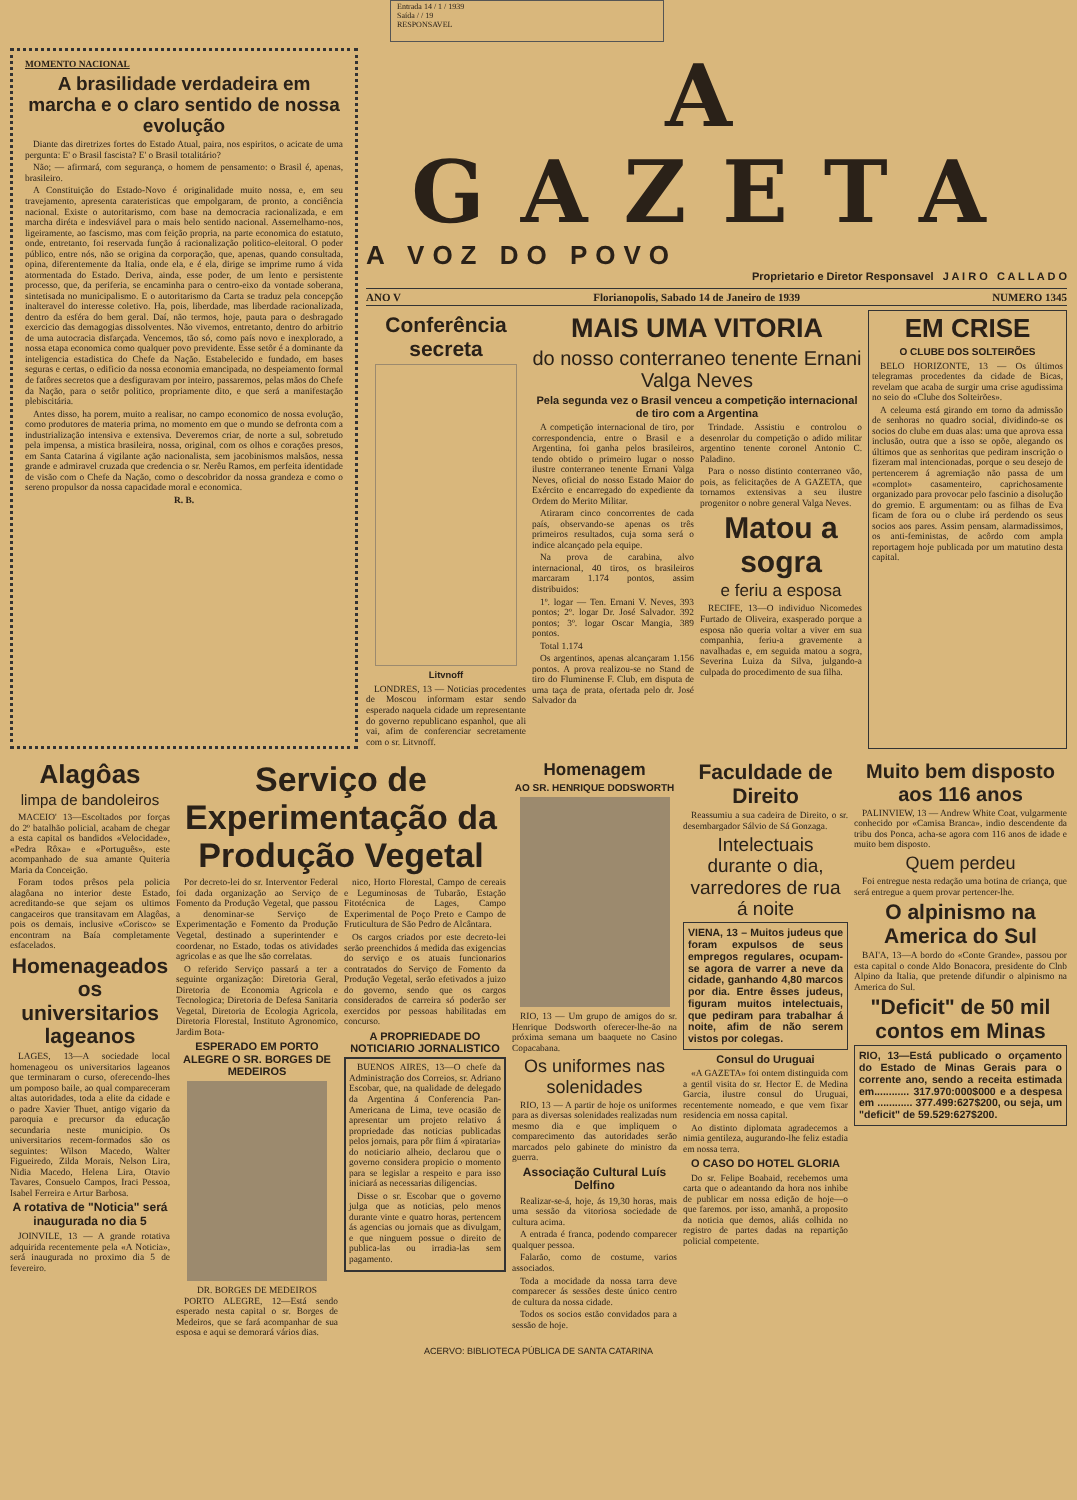Entrada 14 / 1 / 1939
Saída / / 19
RESPONSAVEL
MOMENTO NACIONAL
A brasilidade verdadeira em marcha e o claro sentido de nossa evolução
Diante das diretrizes fortes do Estado Atual, paira, nos espiritos, o acicate de uma pergunta: E' o Brasil fascista? E' o Brasil totalitário?
Não; — afirmará, com segurança, o homem de pensamento: o Brasil é, apenas, brasileiro.
A Constituição do Estado-Novo é originalidade muito nossa, e, em seu travejamento, apresenta carateristicas que empolgaram, de pronto, a conciência nacional. Existe o autoritarismo, com base na democracia racionalizada, e em marcha diréta e indesviável para o mais belo sentido nacional. Assemelhamo-nos, ligeiramente, ao fascismo, mas com feição propria, na parte economica do estatuto, onde, entretanto, foi reservada função á racionalização politico-eleitoral. O poder público, entre nós, não se origina da corporação, que, apenas, quando consultada, opina, diferentemente da Italia, onde ela, e é ela, dirige se imprime rumo á vida atormentada do Estado. Deriva, ainda, esse poder, de um lento e persistente processo, que, da periferia, se encaminha para o centro-eixo da vontade soberana, sintetisada no municipalismo. E o autoritarismo da Carta se traduz pela concepção inalteravel do interesse coletivo. Ha, pois, liberdade, mas liberdade racionalizada, dentro da esféra do bem geral. Daí, não termos, hoje, pauta para o desbragado exercicio das demagogias dissolventes. Não vivemos, entretanto, dentro do arbitrio de uma autocracia disfarçada. Vencemos, tão só, como país novo e inexplorado, a nossa etapa economica como qualquer povo previdente. Esse setôr é a dominante da inteligencia estadistica do Chefe da Nação. Estabelecido e fundado, em bases seguras e certas, o edificio da nossa economia emancipada, no despeiamento formal de fatôres secretos que a desfiguravam por inteiro, passaremos, pelas mãos do Chefe da Nação, para o setôr politico, propriamente dito, e que será a manifestação plebiscitária.
Antes disso, ha porem, muito a realisar, no campo economico de nossa evolução, como produtores de materia prima, no momento em que o mundo se defronta com a industrialização intensiva e extensiva. Deveremos criar, de norte a sul, sobretudo pela impensa, a mistica brasileira, nossa, original, com os olhos e corações presos, em Santa Catarina á vigilante ação nacionalista, sem jacobinismos malsãos, nessa grande e admiravel cruzada que credencia o sr. Nerêu Ramos, em perfeita identidade de visão com o Chefe da Nação, como o descobridor da nossa grandeza e como o sereno propulsor da nossa capacidade moral e economica.
R. B.
A GAZETA
A VOZ DO POVO
Proprietario e Diretor Responsavel J A I R O C A L L A D O
ANO V Florianopolis, Sabado 14 de Janeiro de 1939 NUMERO 1345
Conferência secreta
Litvnoff
LONDRES, 13 — Noticias procedentes de Moscou informam estar sendo esperado naquela cidade um representante do governo republicano espanhol, que ali vai, afim de conferenciar secretamente com o sr. Litvnoff.
MAIS UMA VITORIA
do nosso conterraneo tenente Ernani Valga Neves
Pela segunda vez o Brasil venceu a competição internacional de tiro com a Argentina
A competição internacional de tiro, por correspondencia, entre o Brasil e a Argentina, foi ganha pelos brasileiros, tendo obtido o primeiro lugar o nosso ilustre conterraneo tenente Ernani Valga Neves, oficial do nosso Estado Maior do Exército e encarregado do expediente da Ordem do Merito Militar.
Atiraram cinco concorrentes de cada país, observando-se apenas os três primeiros resultados, cuja soma será o indice alcançado pela equipe.
Na prova de carabina, alvo internacional, 40 tiros, os brasileiros marcaram 1.174 pontos, assim distribuidos:
1º. logar — Ten. Ernani V. Neves, 393 pontos; 2º. logar Dr. José Salvador. 392 pontos; 3º. logar Oscar Mangia, 389 pontos.
Total 1.174
Os argentinos, apenas alcançaram 1.156 pontos. A prova realizou-se no Stand de tiro do Fluminense F. Club, em disputa de uma taça de prata, ofertada pelo dr. José Salvador da
Trindade. Assistiu e controlou o desenrolar du competição o adido militar argentino tenente coronel Antonio C. Paladino.
Para o nosso distinto conterraneo vão, pois, as felicitações de A GAZETA, que tornamos extensivas a seu ilustre progenitor o nobre general Valga Neves.
Matou a sogra
e feriu a esposa
RECIFE, 13—O individuo Nicomedes Furtado de Oliveira, exasperado porque a esposa não queria voltar a viver em sua companhia, feriu-a gravemente a navalhadas e, em seguida matou a sogra, Severina Luiza da Silva, julgando-a culpada do procedimento de sua filha.
EM CRISE
O CLUBE DOS SOLTEIRÕES
BELO HORIZONTE, 13 — Os últimos telegramas procedentes da cidade de Bicas, revelam que acaba de surgir uma crise agudissima no seio do «Clube dos Solteirões».
A celeuma está girando em torno da admissão de senhoras no quadro social, dividindo-se os socios do clube em duas alas: uma que aprova essa inclusão, outra que a isso se opõe, alegando os últimos que as senhoritas que pediram inscrição o fizeram mal intencionadas, porque o seu desejo de pertencerem á agremiação não passa de um «complot» casamenteiro, caprichosamente organizado para provocar pelo fascinio a disolução do gremio. E argumentam: ou as filhas de Eva ficam de fora ou o clube irá perdendo os seus socios aos pares. Assim pensam, alarmadissimos, os anti-feministas, de acôrdo com ampla reportagem hoje publicada por um matutino desta capital.
Alagôas
limpa de bandoleiros
MACEIO' 13—Escoltados por forças do 2º batalhão policial, acabam de chegar a esta capital os bandidos «Velocidade», «Pedra Rôxa» e «Português», este acompanhado de sua amante Quiteria Maria da Conceição.
Foram todos prêsos pela policia alagôana no interior deste Estado, acreditando-se que sejam os ultimos cangaceiros que transitavam em Alagôas, pois os demais, inclusive «Corisco» se encontram na Baía completamente esfacelados.
Homenageados os universitarios lageanos
LAGES, 13—A sociedade local homenageou os universitarios lageanos que terminaram o curso, oferecendo-lhes um pomposo baile, ao qual compareceram altas autoridades, toda a elite da cidade e o padre Xavier Thuet, antigo vigario da paroquia e precursor da educação secundaria neste municipio. Os universitarios recem-formados são os seguintes: Wilson Macedo, Walter Figueiredo, Zilda Morais, Nelson Lira, Nidia Macedo, Helena Lira, Otavio Tavares, Consuelo Campos, Iraci Pessoa, Isabel Ferreira e Artur Barbosa.
A rotativa de "Noticia" será inaugurada no dia 5
JOINVILE, 13 — A grande rotativa adquirida recentemente pela «A Noticia», será inaugurada no proximo dia 5 de fevereiro.
Serviço de Experimentação da Produção Vegetal
Por decreto-lei do sr. Interventor Federal foi dada organização ao Serviço de Fomento da Produção Vegetal, que passou a denominar-se Serviço de Experimentação e Fomento da Produção Vegetal, destinado a superintender e coordenar, no Estado, todas os atividades agricolas e as que lhe são correlatas.
O referido Serviço passará a ter a seguinte organização: Diretoria Geral, Diretoria de Economia Agricola e Tecnologica; Diretoria de Defesa Sanitaria Vegetal, Diretoria de Ecologia Agricola, Diretoria Florestal, Instituto Agronomico, Jardim Bota-
ESPERADO EM PORTO ALEGRE O SR. BORGES DE MEDEIROS
DR. BORGES DE MEDEIROS
PORTO ALEGRE, 12—Está sendo esperado nesta capital o sr. Borges de Medeiros, que se fará acompanhar de sua esposa e aqui se demorará vários dias.
nico, Horto Florestal, Campo de cereais e Leguminosas de Tubarão, Estação Fitotécnica de Lages, Campo Experimental de Poço Preto e Campo de Fruticultura de São Pedro de Alcântara.
Os cargos criados por este decreto-lei serão preenchidos á medida das exigencias do serviço e os atuais funcionarios contratados do Serviço de Fomento da Produção Vegetal, serão efetivados a juizo do governo, sendo que os cargos considerados de carreira só poderão ser exercidos por pessoas habilitadas em concurso.
A PROPRIEDADE DO NOTICIARIO JORNALISTICO
BUENOS AIRES, 13—O chefe da Administração dos Correios, sr. Adriano Escobar, que, na qualidade de delegado da Argentina á Conferencia Pan-Americana de Lima, teve ocasião de apresentar um projeto relativo á propriedade das noticias publicadas pelos jornais, para pôr fiim á «pirataria» do noticiario alheio, declarou que o governo considera propicio o momento para se legislar a respeito e para isso iniciará as necessarias diligencias.
Disse o sr. Escobar que o governo julga que as noticias, pelo menos durante vinte e quatro horas, pertencem ás agencias ou jornais que as divulgam, e que ninguem possue o direito de publica-las ou irradia-las sem pagamento.
Homenagem
AO SR. HENRIQUE DODSWORTH
RIO, 13 — Um grupo de amigos do sr. Henrique Dodsworth oferecer-lhe-ão na próxima semana um baaquete no Casino Copacabana.
Os uniformes nas solenidades
RIO, 13 — A partir de hoje os uniformes para as diversas solenidades realizadas num mesmo dia e que impliquem o comparecimento das autoridades serão marcados pelo gabinete do ministro da guerra.
Associação Cultural Luís Delfino
Realizar-se-á, hoje, ás 19,30 horas, mais uma sessão da vitoriosa sociedade de cultura acima.
A entrada é franca, podendo comparecer qualquer pessoa.
Falarão, como de costume, varios associados.
Toda a mocidade da nossa tarra deve comparecer ás sessões deste único centro de cultura da nossa cidade.
Todos os socios estão convidados para a sessão de hoje.
Faculdade de Direito
Reassumiu a sua cadeira de Direito, o sr. desembargador Sálvio de Sá Gonzaga.
Intelectuais durante o dia, varredores de rua á noite
VIENA, 13 – Muitos judeus que foram expulsos de seus empregos regulares, ocupam-se agora de varrer a neve da cidade, ganhando 4,80 marcos por dia. Entre êsses judeus, figuram muitos intelectuais, que pediram para trabalhar á noite, afim de não serem vistos por colegas.
Consul do Uruguai
«A GAZETA» foi ontem distinguida com a gentil visita do sr. Hector E. de Medina Garcia, ilustre consul do Uruguai, recentemente nomeado, e que vem fixar residencia em nossa capital.
Ao distinto diplomata agradecemos a nimia gentileza, augurando-lhe feliz estadia em nossa terra.
O CASO DO HOTEL GLORIA
Do sr. Felipe Boabaid, recebemos uma carta que o adeantando da hora nos inhibe de publicar em nossa edição de hoje—o que faremos. por isso, amanhã, a proposito da noticia que demos, aliás colhida no registro de partes dadas na repartição policial competente.
Muito bem disposto aos 116 anos
PALINVIEW, 13 — Andrew White Coat, vulgarmente conhecido por «Camisa Branca», indio descendente da tribu dos Ponca, acha-se agora com 116 anos de idade e muito bem disposto.
Quem perdeu
Foi entregue nesta redação uma botina de criança, que será entregue a quem provar pertencer-lhe.
O alpinismo na America do Sul
BAI'A, 13—A bordo do «Conte Grande», passou por esta capital o conde Aldo Bonacora, presidente do Clnb Alpino da Italia, que pretende difundir o alpinismo na America do Sul.
"Deficit" de 50 mil contos em Minas
RIO, 13—Está publicado o orçamento do Estado de Minas Gerais para o corrente ano, sendo a receita estimada em............ 317.970:000$000 e a despesa em ............ 377.499:627$200, ou seja, um "deficit" de 59.529:627$200.
ACERVO: BIBLIOTECA PÚBLICA DE SANTA CATARINA